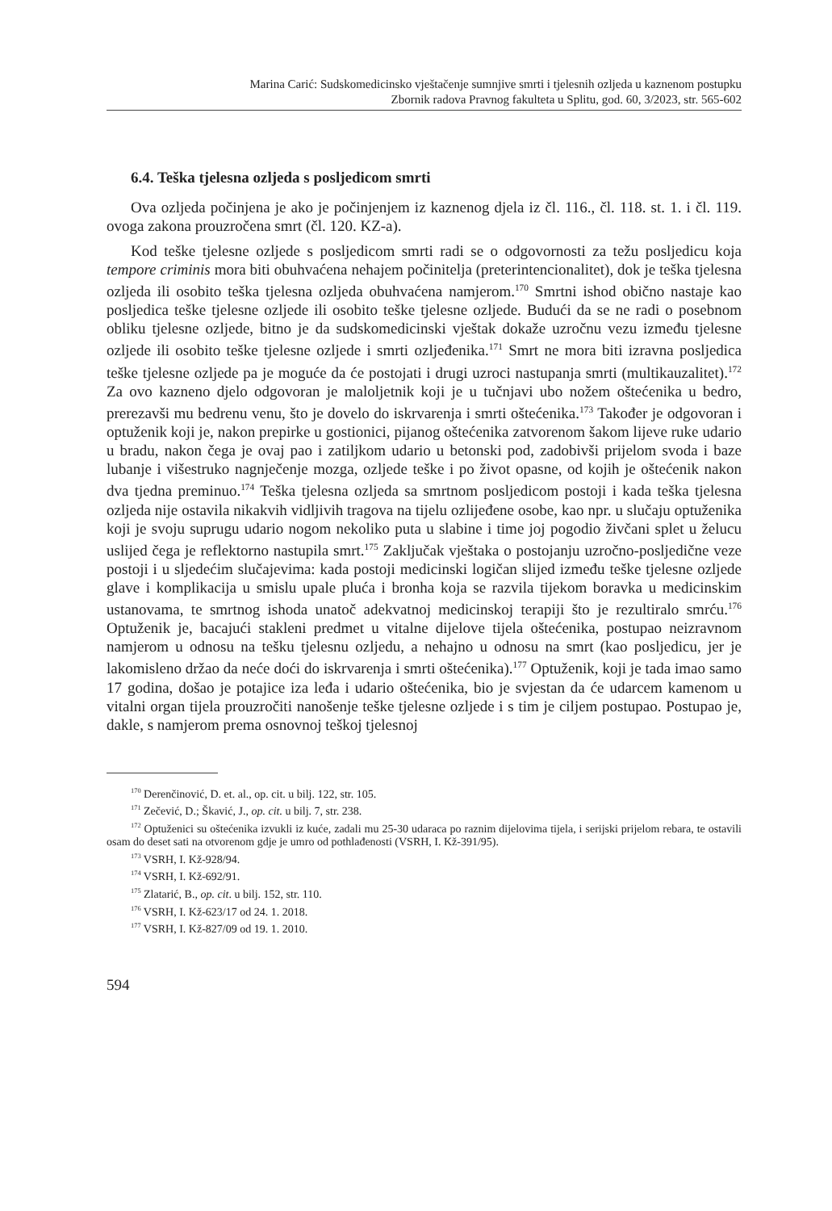Marina Carić: Sudskomedicinsko vještačenje sumnjive smrti i tjelesnih ozljeda u kaznenom postupku
Zbornik radova Pravnog fakulteta u Splitu, god. 60, 3/2023, str. 565-602
6.4. Teška tjelesna ozljeda s posljedicom smrti
Ova ozljeda počinjena je ako je počinjenjem iz kaznenog djela iz čl. 116., čl. 118. st. 1. i čl. 119. ovoga zakona prouzročena smrt (čl. 120. KZ-a).
Kod teške tjelesne ozljede s posljedicom smrti radi se o odgovornosti za težu posljedicu koja tempore criminis mora biti obuhvaćena nehajem počinitelja (preterintencionalitet), dok je teška tjelesna ozljeda ili osobito teška tjelesna ozljeda obuhvaćena namjerom.<sup>170</sup> Smrtni ishod obično nastaje kao posljedica teške tjelesne ozljede ili osobito teške tjelesne ozljede. Budući da se ne radi o posebnom obliku tjelesne ozljede, bitno je da sudskomedicinski vještak dokaže uzročnu vezu između tjelesne ozljede ili osobito teške tjelesne ozljede i smrti ozljeđenika.<sup>171</sup> Smrt ne mora biti izravna posljedica teške tjelesne ozljede pa je moguće da će postojati i drugi uzroci nastupanja smrti (multikauzalitet).<sup>172</sup> Za ovo kazneno djelo odgovoran je maloljetnik koji je u tučnjavi ubo nožem oštećenika u bedro, prerezavši mu bedrenu venu, što je dovelo do iskrvarenja i smrti oštećenika.<sup>173</sup> Također je odgovoran i optuženik koji je, nakon prepirke u gostionici, pijanog oštećenika zatvorenom šakom lijeve ruke udario u bradu, nakon čega je ovaj pao i zatiljkom udario u betonski pod, zadobivši prijelom svoda i baze lubanje i višestruko nagnječenje mozga, ozljede teške i po život opasne, od kojih je oštećenik nakon dva tjedna preminuo.<sup>174</sup> Teška tjelesna ozljeda sa smrtnom posljedicom postoji i kada teška tjelesna ozljeda nije ostavila nikakvih vidljivih tragova na tijelu ozliјeđene osobe, kao npr. u slučaju optuženika koji je svoju suprugu udario nogom nekoliko puta u slabine i time joj pogodio živčani splet u želucu uslijed čega je reflektorno nastupila smrt.<sup>175</sup> Zaključak vještaka o postojanju uzročno-posljedične veze postoji i u sljedećim slučajevima: kada postoji medicinski logičan slijed između teške tjelesne ozljede glave i komplikacija u smislu upale pluća i bronha koja se razvila tijekom boravka u medicinskim ustanovama, te smrtnog ishoda unatoč adekvatnoj medicinskoj terapiji što je rezultiralo smrću.<sup>176</sup> Optuženik je, bacajući stakleni predmet u vitalne dijelove tijela oštećenika, postupao neizravnom namjerom u odnosu na tešku tjelesnu ozljedu, a nehajno u odnosu na smrt (kao posljedicu, jer je lakomisleno držao da neće doći do iskrvarenja i smrti oštećenika).<sup>177</sup> Optuženik, koji je tada imao samo 17 godina, došao je potajice iza leđa i udario oštećenika, bio je svjestan da će udarcem kamenom u vitalni organ tijela prouzročiti nanošenje teške tjelesne ozljede i s tim je ciljem postupao. Postupao je, dakle, s namjerom prema osnovnoj teškoj tjelesnoj
<sup>170</sup> Derenčinović, D. et. al., op. cit. u bilj. 122, str. 105.
<sup>171</sup> Zečević, D.; Škavić, J., op. cit. u bilj. 7, str. 238.
<sup>172</sup> Optuženici su oštećenika izvukli iz kuće, zadali mu 25-30 udaraca po raznim dijelovima tijela, i serijski prijelom rebara, te ostavili osam do deset sati na otvorenom gdje je umro od pothlađenosti (VSRH, I. Kž-391/95).
<sup>173</sup> VSRH, I. Kž-928/94.
<sup>174</sup> VSRH, I. Kž-692/91.
<sup>175</sup> Zlatarić, B., op. cit. u bilj. 152, str. 110.
<sup>176</sup> VSRH, I. Kž-623/17 od 24. 1. 2018.
<sup>177</sup> VSRH, I. Kž-827/09 od 19. 1. 2010.
594